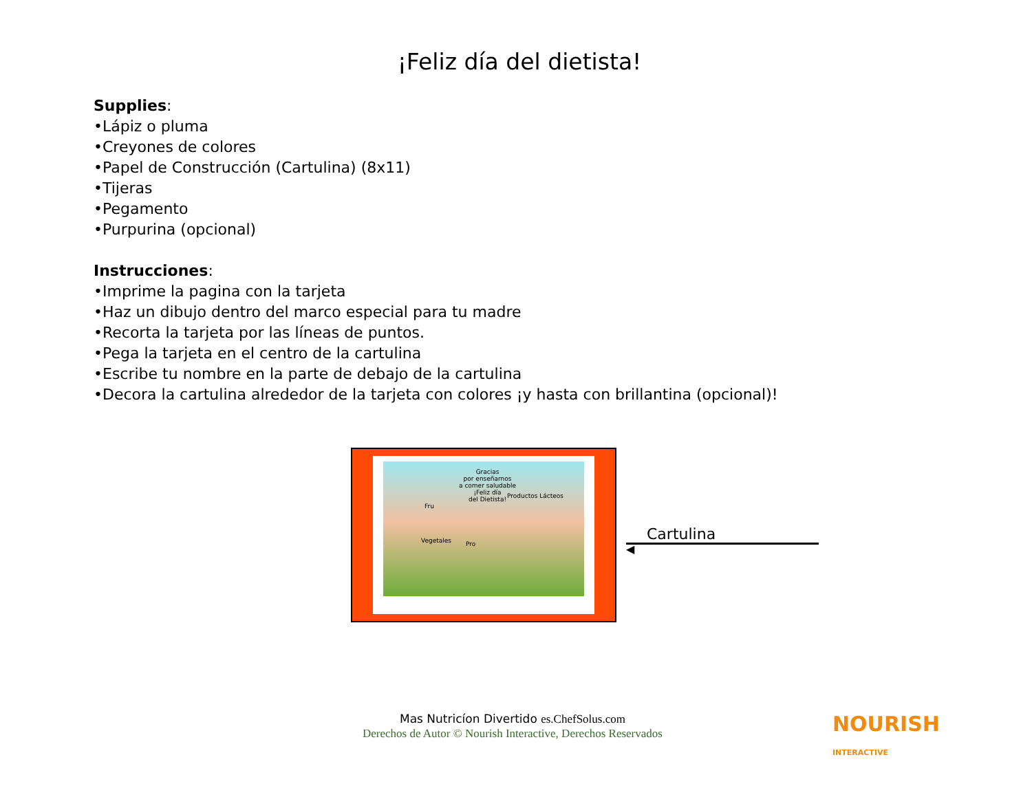¡Feliz día del dietista!
Supplies:
•Lápiz o pluma
•Creyones de colores
•Papel de Construcción (Cartulina) (8x11)
•Tijeras
•Pegamento
•Purpurina (opcional)
Instrucciones:
•Imprime la pagina con la tarjeta
•Haz un dibujo dentro del marco especial para tu madre
•Recorta la tarjeta por las líneas de puntos.
•Pega la tarjeta en el centro de la cartulina
•Escribe tu nombre en la parte de debajo de la cartulina
•Decora la cartulina alrededor de la tarjeta con colores ¡y hasta con brillantina (opcional)!
Gracias
por enseñarnos
a comer saludable
¡Feliz día
del Dietista!
Productos Lácteos
Fru
Vegetales Pro
Cartulina
◀
Mas Nutricíon Divertido es.ChefSolus.com
Derechos de Autor © Nourish Interactive, Derechos Reservados
NOURISH
INTERACTIVE